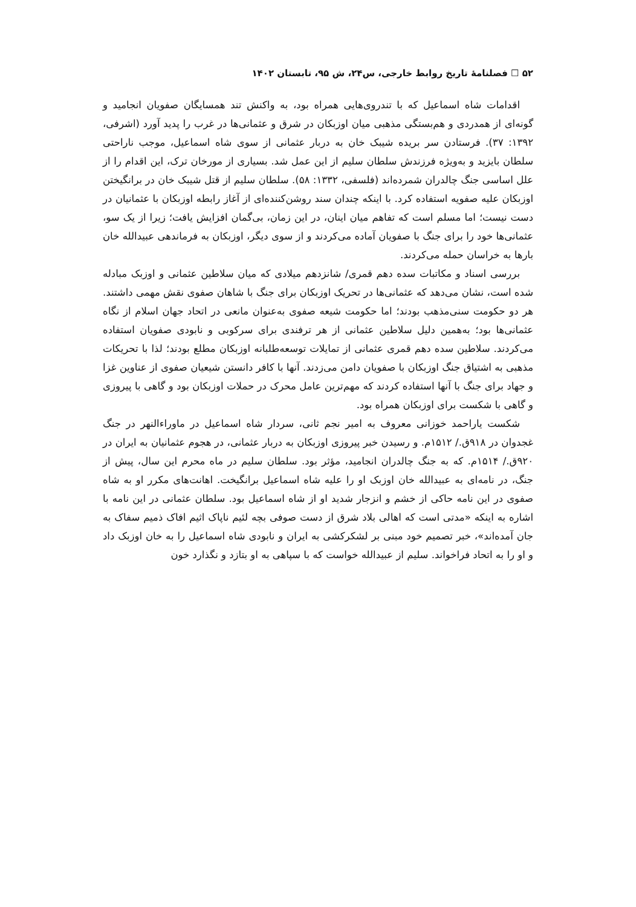۵۲ ☐ فصلنامهٔ تاریخ روابط خارجی، س۲۴، ش ۹۵، تابستان ۱۴۰۲
اقدامات شاه اسماعیل که با تندروی‌هایی همراه بود، به واکنش تند همسایگان صفویان انجامید و گونه‌ای از همدردی و هم‌بستگی مذهبی میان اوزبکان در شرق و عثمانی‌ها در غرب را پدید آورد (اشرفی، ۱۳۹۲: ۳۷). فرستادن سر بریده شیبک خان به دربار عثمانی از سوی شاه اسماعیل، موجب ناراحتی سلطان بایزید و به‌ویژه فرزندش سلطان سلیم از این عمل شد. بسیاری از مورخان ترک، این اقدام را از علل اساسی جنگ چالدران شمرده‌اند (فلسفی، ۱۳۳۲: ۵۸). سلطان سلیم از قتل شیبک خان در برانگیختن اوزبکان علیه صفویه استفاده کرد. با اینکه چندان سند روشن‌کننده‌ای از آغاز رابطه اوزبکان با عثمانیان در دست نیست؛ اما مسلم است که تفاهم میان اینان، در این زمان، بی‌گمان افزایش یافت؛ زیرا از یک سو، عثمانی‌ها خود را برای جنگ با صفویان آماده می‌کردند و از سوی دیگر، اوزبکان به فرماندهی عبیدالله خان بارها به خراسان حمله می‌کردند.
بررسی اسناد و مکاتبات سده دهم قمری/ شانزدهم میلادی که میان سلاطین عثمانی و اوزبک مبادله شده است، نشان می‌دهد که عثمانی‌ها در تحریک اوزبکان برای جنگ با شاهان صفوی نقش مهمی داشتند. هر دو حکومت سنی‌مذهب بودند؛ اما حکومت شیعه صفوی به‌عنوان مانعی در اتحاد جهان اسلام از نگاه عثمانی‌ها بود؛ به‌همین دلیل سلاطین عثمانی از هر ترفندی برای سرکوبی و نابودی صفویان استفاده می‌کردند. سلاطین سده دهم قمری عثمانی از تمایلات توسعه‌طلبانه اوزبکان مطلع بودند؛ لذا با تحریکات مذهبی به اشتیاق جنگ اوزبکان با صفویان دامن می‌زدند. آنها با کافر دانستن شیعیان صفوی از عناوین غزا و جهاد برای جنگ با آنها استفاده کردند که مهم‌ترین عامل محرک در حملات اوزبکان بود و گاهی با پیروزی و گاهی با شکست برای اوزبکان همراه بود.
شکست یاراحمد خوزانی معروف به امیر نجم ثانی، سردار شاه اسماعیل در ماوراءالنهر در جنگ غجدوان در ۹۱۸ق./ ۱۵۱۲م. و رسیدن خبر پیروزی اوزبکان به دربار عثمانی، در هجوم عثمانیان به ایران در ۹۲۰ق./ ۱۵۱۴م. که به جنگ چالدران انجامید، مؤثر بود. سلطان سلیم در ماه محرم این سال، پیش از جنگ، در نامه‌ای به عبیدالله خان اوزبک او را علیه شاه اسماعیل برانگیخت. اهانت‌های مکرر او به شاه صفوی در این نامه حاکی از خشم و انزجار شدید او از شاه اسماعیل بود. سلطان عثمانی در این نامه با اشاره به اینکه «مدتی است که اهالی بلاد شرق از دست صوفی بچه لئیم ناپاک اثیم افاک ذمیم سفاک به جان آمده‌اند»، خبر تصمیم خود مبنی بر لشکرکشی به ایران و نابودی شاه اسماعیل را به خان اوزبک داد و او را به اتحاد فراخواند. سلیم از عبیدالله خواست که با سپاهی به او بتازد و نگذارد خون